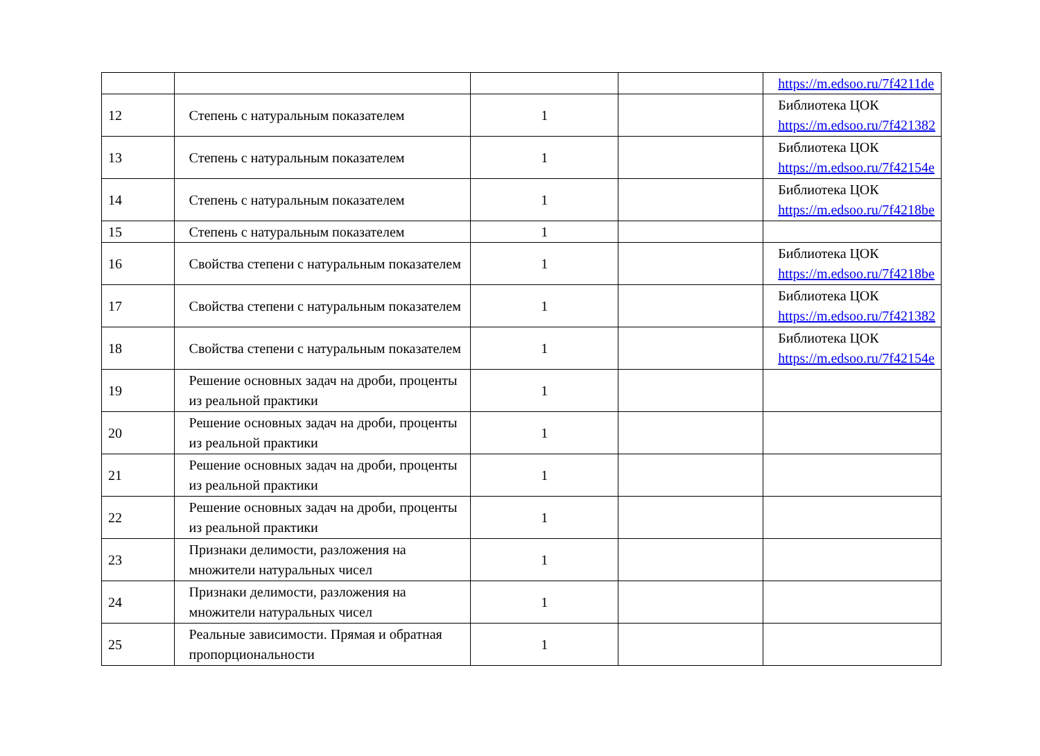| | | | | https://m.edsoo.ru/7f4211de |
| 12 | Степень с натуральным показателем | 1 | | Библиотека ЦОК https://m.edsoo.ru/7f421382 |
| 13 | Степень с натуральным показателем | 1 | | Библиотека ЦОК https://m.edsoo.ru/7f42154e |
| 14 | Степень с натуральным показателем | 1 | | Библиотека ЦОК https://m.edsoo.ru/7f4218be |
| 15 | Степень с натуральным показателем | 1 | | |
| 16 | Свойства степени с натуральным показателем | 1 | | Библиотека ЦОК https://m.edsoo.ru/7f4218be |
| 17 | Свойства степени с натуральным показателем | 1 | | Библиотека ЦОК https://m.edsoo.ru/7f421382 |
| 18 | Свойства степени с натуральным показателем | 1 | | Библиотека ЦОК https://m.edsoo.ru/7f42154e |
| 19 | Решение основных задач на дроби, проценты из реальной практики | 1 | | |
| 20 | Решение основных задач на дроби, проценты из реальной практики | 1 | | |
| 21 | Решение основных задач на дроби, проценты из реальной практики | 1 | | |
| 22 | Решение основных задач на дроби, проценты из реальной практики | 1 | | |
| 23 | Признаки делимости, разложения на множители натуральных чисел | 1 | | |
| 24 | Признаки делимости, разложения на множители натуральных чисел | 1 | | |
| 25 | Реальные зависимости. Прямая и обратная пропорциональности | 1 | | |